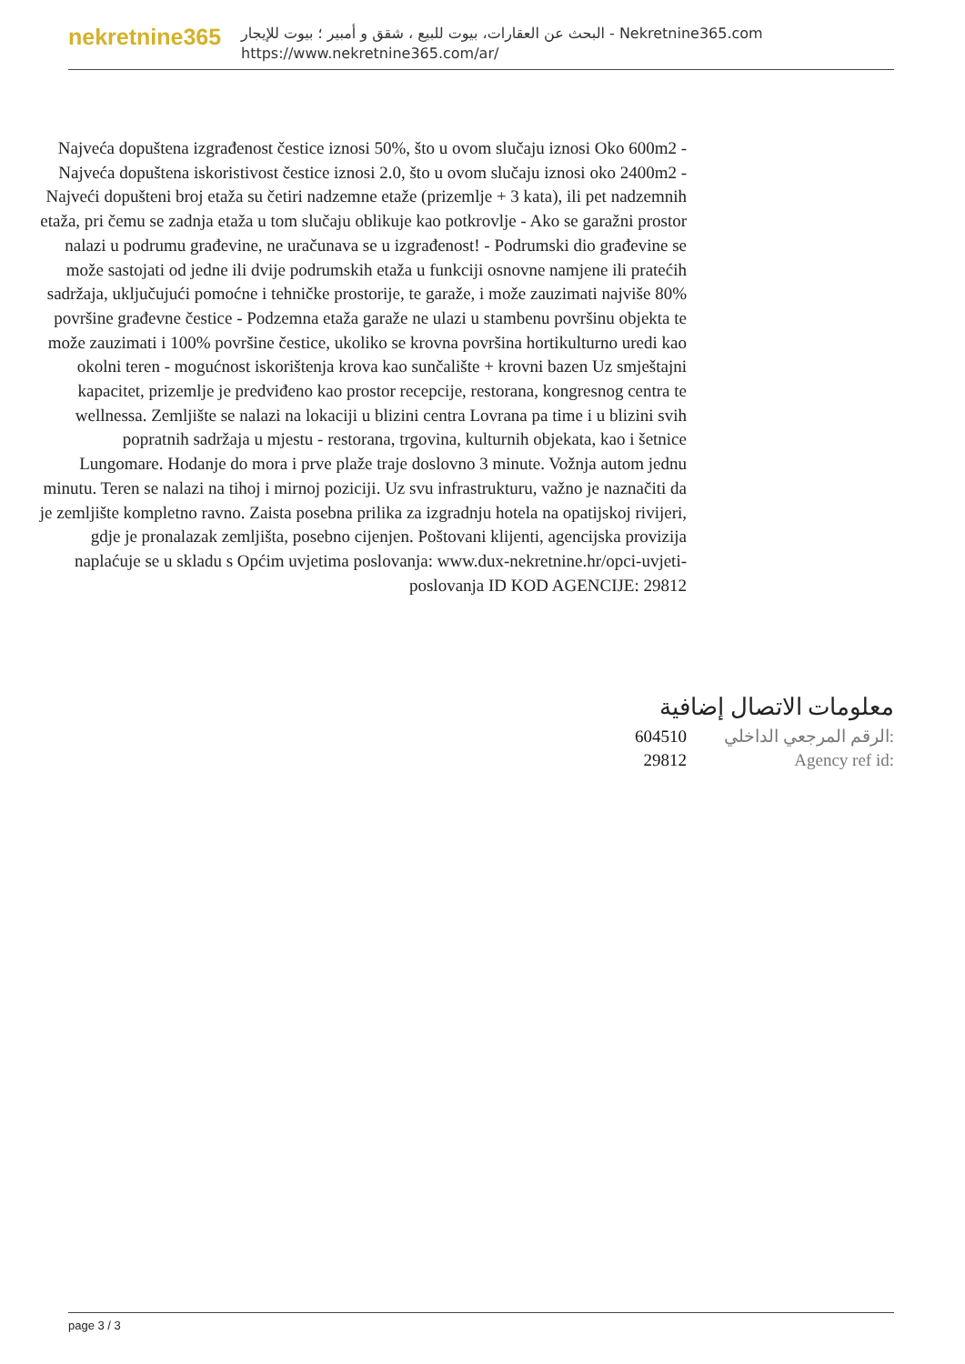nekretnine365
البحث عن العقارات، بيوت للبيع ، شقق و أمبير ؛ بيوت للإيجار - Nekretnine365.com
https://www.nekretnine365.com/ar/
Najveća dopuštena izgrađenost čestice iznosi 50%, što u ovom slučaju iznosi Oko 600m2 - Najveća dopuštena iskoristivost čestice iznosi 2.0, što u ovom slučaju iznosi oko 2400m2 - Najveći dopušteni broj etaža su četiri nadzemne etaže (prizemlje + 3 kata), ili pet nadzemnih etaža, pri čemu se zadnja etaža u tom slučaju oblikuje kao potkrovlje - Ako se garažni prostor nalazi u podrumu građevine, ne uračunava se u izgrađenost! - Podrumski dio građevine se može sastojati od jedne ili dvije podrumskih etaža u funkciji osnovne namjene ili pratećih sadržaja, uključujući pomoćne i tehničke prostorije, te garaže, i može zauzimati najviše 80% površine građevne čestice - Podzemna etaža garaže ne ulazi u stambenu površinu objekta te može zauzimati i 100% površine čestice, ukoliko se krovna površina hortikulturno uredi kao okolni teren - mogućnost iskorištenja krova kao sunčalište + krovni bazen Uz smještajni kapacitet, prizemlje je predviđeno kao prostor recepcije, restorana, kongresnog centra te wellnessa. Zemljište se nalazi na lokaciji u blizini centra Lovrana pa time i u blizini svih popratnih sadržaja u mjestu - restorana, trgovina, kulturnih objekata, kao i šetnice Lungomare. Hodanje do mora i prve plaže traje doslovno 3 minute. Vožnja autom jednu minutu. Teren se nalazi na tihoj i mirnoj poziciji. Uz svu infrastrukturu, važno je naznačiti da je zemljište kompletno ravno. Zaista posebna prilika za izgradnju hotela na opatijskoj rivijeri, gdje je pronalazak zemljišta, posebno cijenjen. Poštovani klijenti, agencijska provizija naplaćuje se u skladu s Općim uvjetima poslovanja: www.dux-nekretnine.hr/opci-uvjeti-poslovanja ID KOD AGENCIJE: 29812
معلومات الاتصال إضافية
604510 الرقم المرجعي الداخلي:
29812 Agency ref id:
page 3 / 3